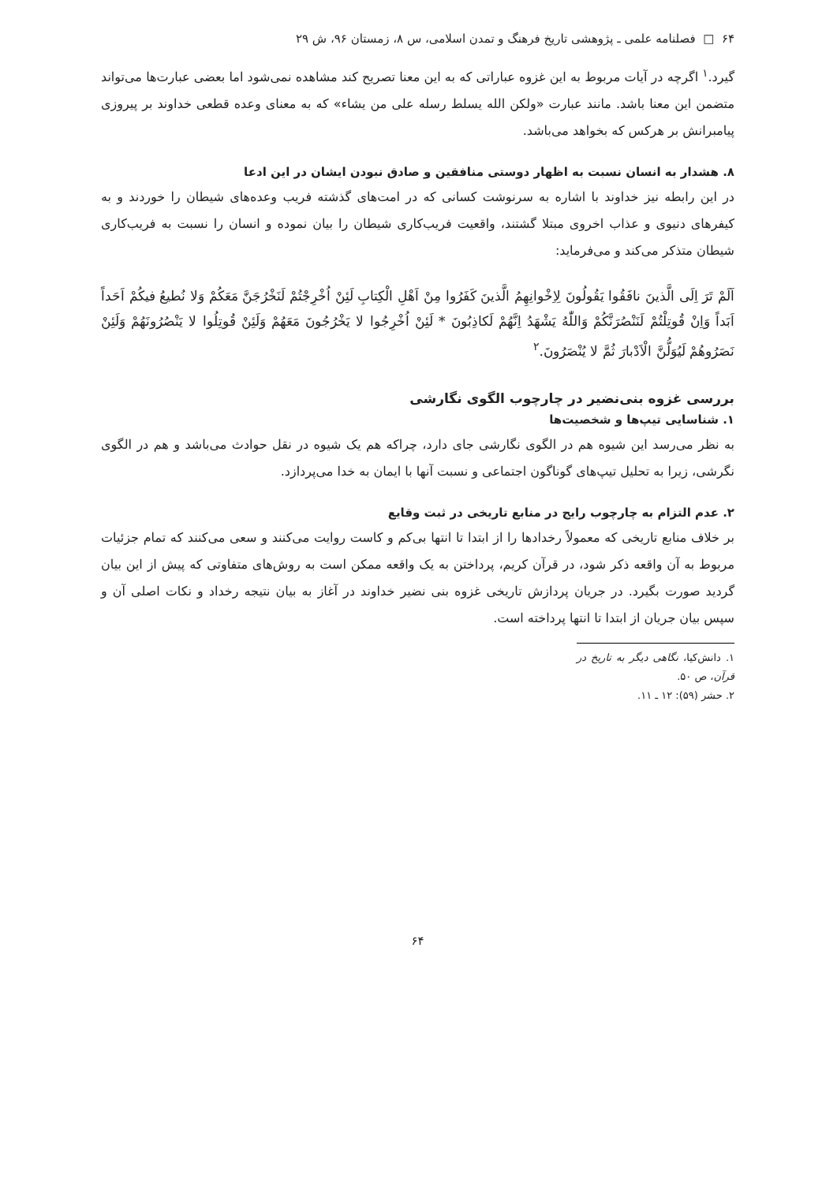۶۴ □ فصلنامه علمی ـ پژوهشی تاریخ فرهنگ و تمدن اسلامی، س ۸، زمستان ۹۶، ش ۲۹
گیرد.<sup>۱</sup> اگرچه در آیات مربوط به این غزوه عباراتی که به این معنا تصریح کند مشاهده نمی‌شود اما بعضی عبارت‌ها می‌تواند متضمن این معنا باشد. مانند عبارت «ولکن الله یسلط رسله علی من یشاء» که به معنای وعده قطعی خداوند بر پیروزی پیامبرانش بر هرکس که بخواهد می‌باشد.
۸. هشدار به انسان نسبت به اظهار دوستی منافقین و صادق نبودن ایشان در این ادعا
در این رابطه نیز خداوند با اشاره به سرنوشت کسانی که در امت‌های گذشته فریب وعده‌های شیطان را خوردند و به کیفرهای دنیوی و عذاب اخروی مبتلا گشتند، واقعیت فریب‌کاری شیطان را بیان نموده و انسان را نسبت به فریب‌کاری شیطان متذکر می‌کند و می‌فرماید:
اَلَمْ تَرَ اِلَی الَّذینَ نافَقُوا یَقُولُونَ لِاِخْوانِهِمُ الَّذینَ کَفَرُوا مِنْ اَهْلِ الْکِتابِ لَئِنْ اُخْرِجْتُمْ لَنَخْرُجَنَّ مَعَکُمْ وَلا نُطیعُ فیکُمْ اَحَداً اَبَداً وَاِنْ قُوتِلْتُمْ لَنَنْصُرَنَّکُمْ وَاللّٰهُ یَشْهَدُ اِنَّهُمْ لَکاذِبُونَ * لَئِنْ اُخْرِجُوا لا یَخْرُجُونَ مَعَهُمْ وَلَئِنْ قُوتِلُوا لا یَنْصُرُونَهُمْ وَلَئِنْ نَصَرُوهُمْ لَیُوَلُّنَّ الْاَدْبارَ ثُمَّ لا یُنْصَرُونَ.<sup>۲</sup>
بررسی غزوه بنی‌نضیر در چارچوب الگوی نگارشی
۱. شناسایی تیپ‌ها و شخصیت‌ها
به نظر می‌رسد این شیوه هم در الگوی نگارشی جای دارد، چراکه هم یک شیوه در نقل حوادث می‌باشد و هم در الگوی نگرشی، زیرا به تحلیل تیپ‌های گوناگون اجتماعی و نسبت آنها با ایمان به خدا می‌پردازد.
۲. عدم التزام به چارچوب رایج در منابع تاریخی در ثبت وقایع
بر خلاف منابع تاریخی که معمولاً رخدادها را از ابتدا تا انتها بی‌کم و کاست روایت می‌کنند و سعی می‌کنند که تمام جزئیات مربوط به آن واقعه ذکر شود، در قرآن کریم، پرداختن به یک واقعه ممکن است به روش‌های متفاوتی که پیش از این بیان گردید صورت بگیرد. در جریان پردازش تاریخی غزوه بنی نضیر خداوند در آغاز به بیان نتیجه رخداد و نکات اصلی آن و سپس بیان جریان از ابتدا تا انتها پرداخته است.
۱. دانش‌کیا، نگاهی دیگر به تاریخ در قرآن، ص ۵۰.
۲. حشر (۵۹): ۱۲ ـ ۱۱.
۶۴